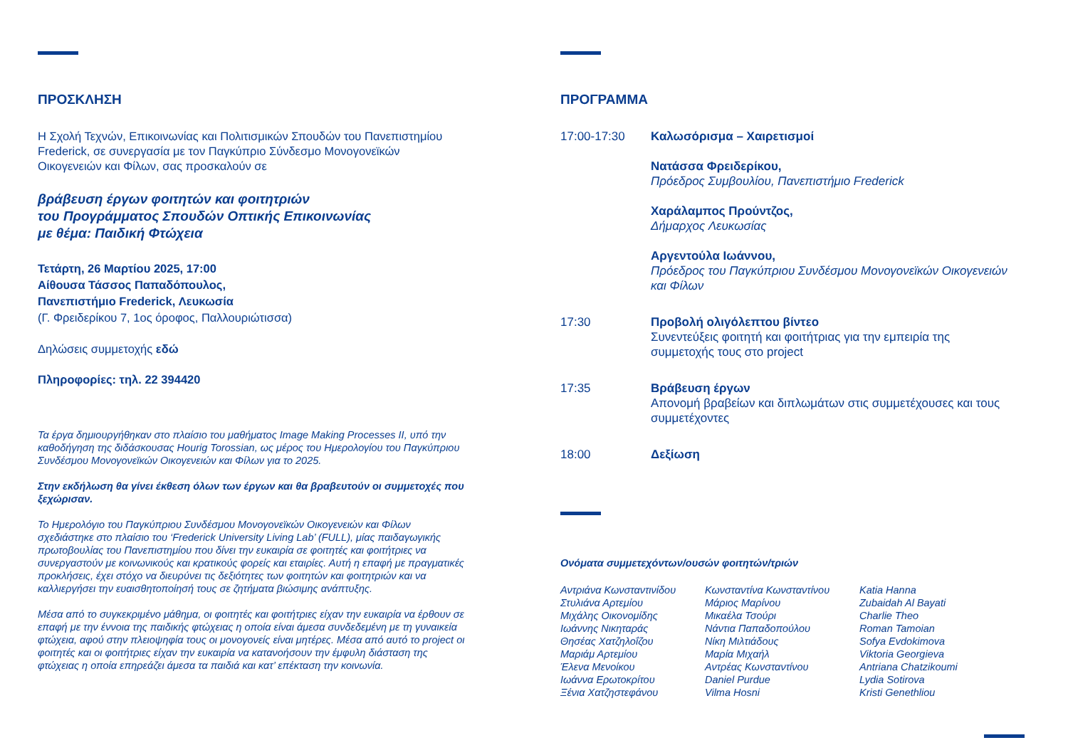ΠΡΟΣΚΛΗΣΗ
Η Σχολή Τεχνών, Επικοινωνίας και Πολιτισμικών Σπουδών του Πανεπιστημίου Frederick, σε συνεργασία με τον Παγκύπριο Σύνδεσμο Μονογονεϊκών Οικογενειών και Φίλων, σας προσκαλούν σε
βράβευση έργων φοιτητών και φοιτητριών
του Προγράμματος Σπουδών Οπτικής Επικοινωνίας
με θέμα: Παιδική Φτώχεια
Τετάρτη, 26 Μαρτίου 2025, 17:00
Αίθουσα Τάσσος Παπαδόπουλος,
Πανεπιστήμιο Frederick, Λευκωσία
(Γ. Φρειδερίκου 7, 1ος όροφος, Παλλουριώτισσα)
Δηλώσεις συμμετοχής εδώ
Πληροφορίες: τηλ. 22 394420
Τα έργα δημιουργήθηκαν στο πλαίσιο του μαθήματος Image Making Processes II, υπό την καθοδήγηση της διδάσκουσας Hourig Torossian, ως μέρος του Ημερολογίου του Παγκύπριου Συνδέσμου Μονογονεϊκών Οικογενειών και Φίλων για το 2025.
Στην εκδήλωση θα γίνει έκθεση όλων των έργων και θα βραβευτούν οι συμμετοχές που ξεχώρισαν.
Το Ημερολόγιο του Παγκύπριου Συνδέσμου Μονογονεϊκών Οικογενειών και Φίλων σχεδιάστηκε στο πλαίσιο του ‘Frederick University Living Lab’ (FULL), μίας παιδαγωγικής πρωτοβουλίας του Πανεπιστημίου που δίνει την ευκαιρία σε φοιτητές και φοιτήτριες να συνεργαστούν με κοινωνικούς και κρατικούς φορείς και εταιρίες. Αυτή η επαφή με πραγματικές προκλήσεις, έχει στόχο να διευρύνει τις δεξιότητες των φοιτητών και φοιτητριών και να καλλιεργήσει την ευαισθητοποίησή τους σε ζητήματα βιώσιμης ανάπτυξης.
Μέσα από το συγκεκριμένο μάθημα, οι φοιτητές και φοιτήτριες είχαν την ευκαιρία να έρθουν σε επαφή με την έννοια της παιδικής φτώχειας η οποία είναι άμεσα συνδεδεμένη με τη γυναικεία φτώχεια, αφού στην πλειοψηφία τους οι μονογονείς είναι μητέρες. Μέσα από αυτό το project οι φοιτητές και οι φοιτήτριες είχαν την ευκαιρία να κατανοήσουν την έμφυλη διάσταση της φτώχειας η οποία επηρεάζει άμεσα τα παιδιά και κατ’ επέκταση την κοινωνία.
ΠΡΟΓΡΑΜΜΑ
17:00-17:30 Καλωσόρισμα – Χαιρετισμοί
Νατάσσα Φρειδερίκου,
Πρόεδρος Συμβουλίου, Πανεπιστήμιο Frederick
Χαράλαμπος Προύντζος,
Δήμαρχος Λευκωσίας
Αργεντούλα Ιωάννου,
Πρόεδρος του Παγκύπριου Συνδέσμου Μονογονεϊκών Οικογενειών και Φίλων
17:30 Προβολή ολιγόλεπτου βίντεο
Συνεντεύξεις φοιτητή και φοιτήτριας για την εμπειρία της συμμετοχής τους στο project
17:35 Βράβευση έργων
Απονομή βραβείων και διπλωμάτων στις συμμετέχουσες και τους συμμετέχοντες
18:00 Δεξίωση
Ονόματα συμμετεχόντων/ουσών φοιτητών/τριών
Αντριάνα Κωνσταντινίδου
Στυλιάνα Αρτεμίου
Μιχάλης Οικονομίδης
Ιωάννης Νικηταράς
Θησέας Χατζηλοΐζου
Μαριάμ Αρτεμίου
Έλενα Μενοίκου
Ιωάννα Ερωτοκρίτου
Ξένια Χατζηστεφάνου
Κωνσταντίνα Κωνσταντίνου
Μάριος Μαρίνου
Μικαέλα Τσούρι
Νάντια Παπαδοπούλου
Νίκη Μιλτιάδους
Μαρία Μιχαήλ
Αντρέας Κωνσταντίνου
Daniel Purdue
Vilma Hosni
Katia Hanna
Zubaidah Al Bayati
Charlie Theo
Roman Tamoian
Sofya Evdokimova
Viktoria Georgieva
Antriana Chatzikoumi
Lydia Sotirova
Kristi Genethliou